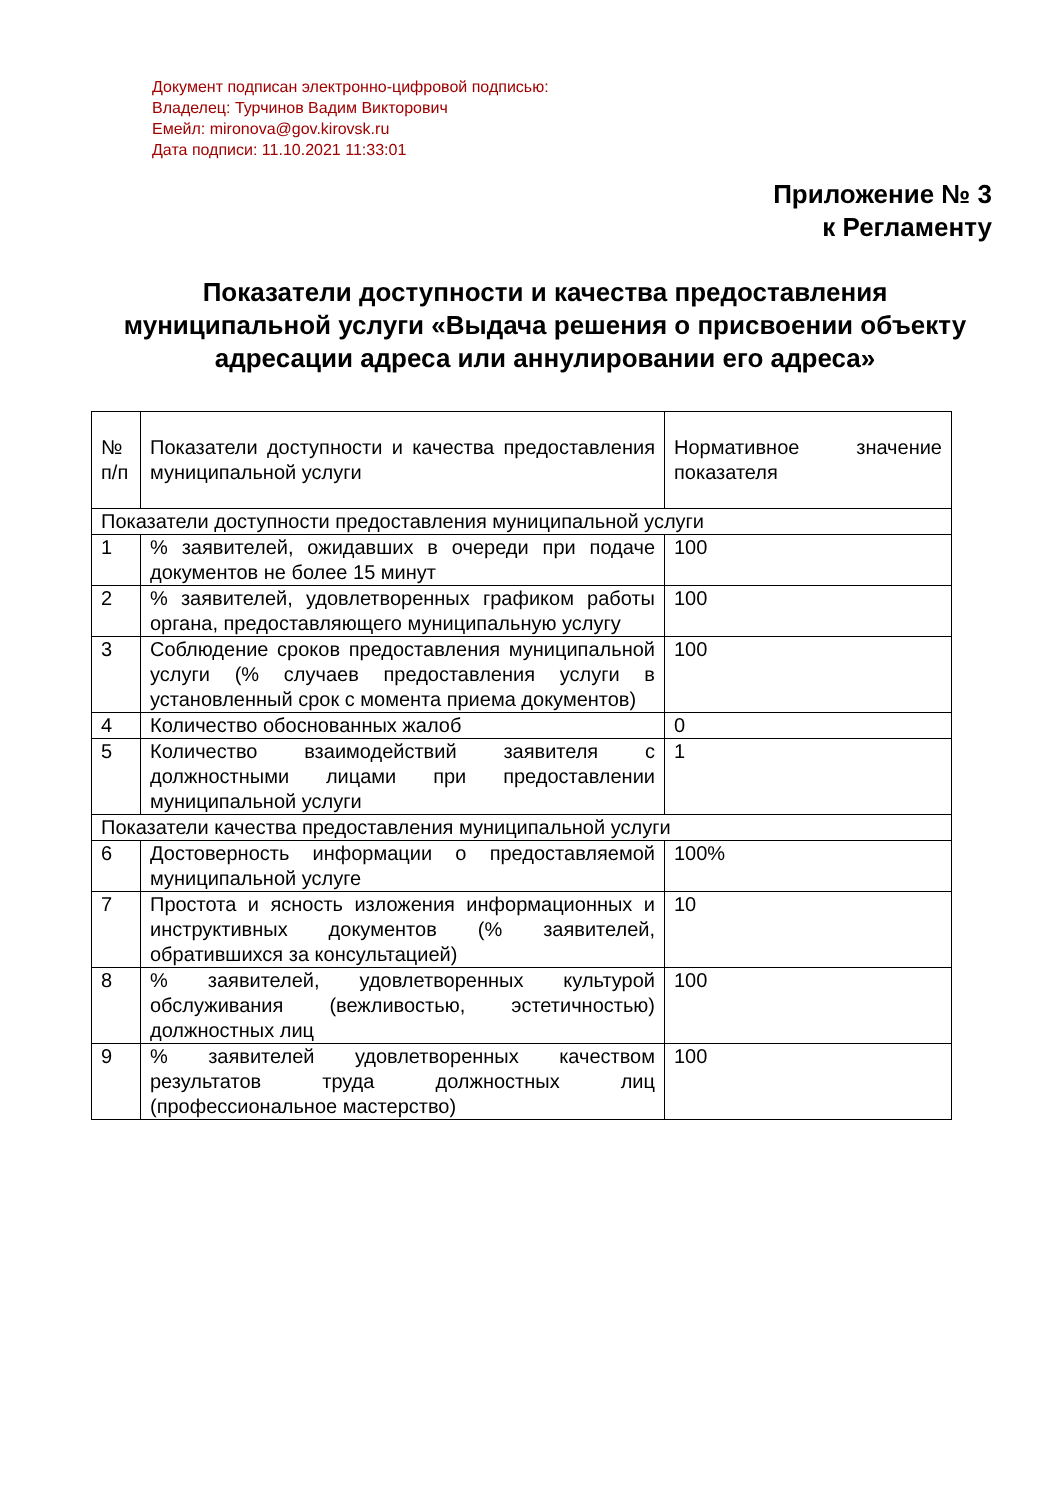Документ подписан электронно-цифровой подписью:
Владелец: Турчинов Вадим Викторович
Емейл: mironova@gov.kirovsk.ru
Дата подписи: 11.10.2021 11:33:01
Приложение № 3
к Регламенту
Показатели доступности и качества предоставления муниципальной услуги «Выдача решения о присвоении объекту адресации адреса или аннулировании его адреса»
| № п/п | Показатели доступности и качества предоставления муниципальной услуги | Нормативное значение показателя |
| Показатели доступности предоставления муниципальной услуги | | |
| 1 | % заявителей, ожидавших в очереди при подаче документов не более 15 минут | 100 |
| 2 | % заявителей, удовлетворенных графиком работы органа, предоставляющего муниципальную услугу | 100 |
| 3 | Соблюдение сроков предоставления муниципальной услуги (% случаев предоставления услуги в установленный срок с момента приема документов) | 100 |
| 4 | Количество обоснованных жалоб | 0 |
| 5 | Количество взаимодействий заявителя с должностными лицами при предоставлении муниципальной услуги | 1 |
| Показатели качества предоставления муниципальной услуги | | |
| 6 | Достоверность информации о предоставляемой муниципальной услуге | 100% |
| 7 | Простота и ясность изложения информационных и инструктивных документов (% заявителей, обратившихся за консультацией) | 10 |
| 8 | % заявителей, удовлетворенных культурой обслуживания (вежливостью, эстетичностью) должностных лиц | 100 |
| 9 | % заявителей удовлетворенных качеством результатов труда должностных лиц (профессиональное мастерство) | 100 |